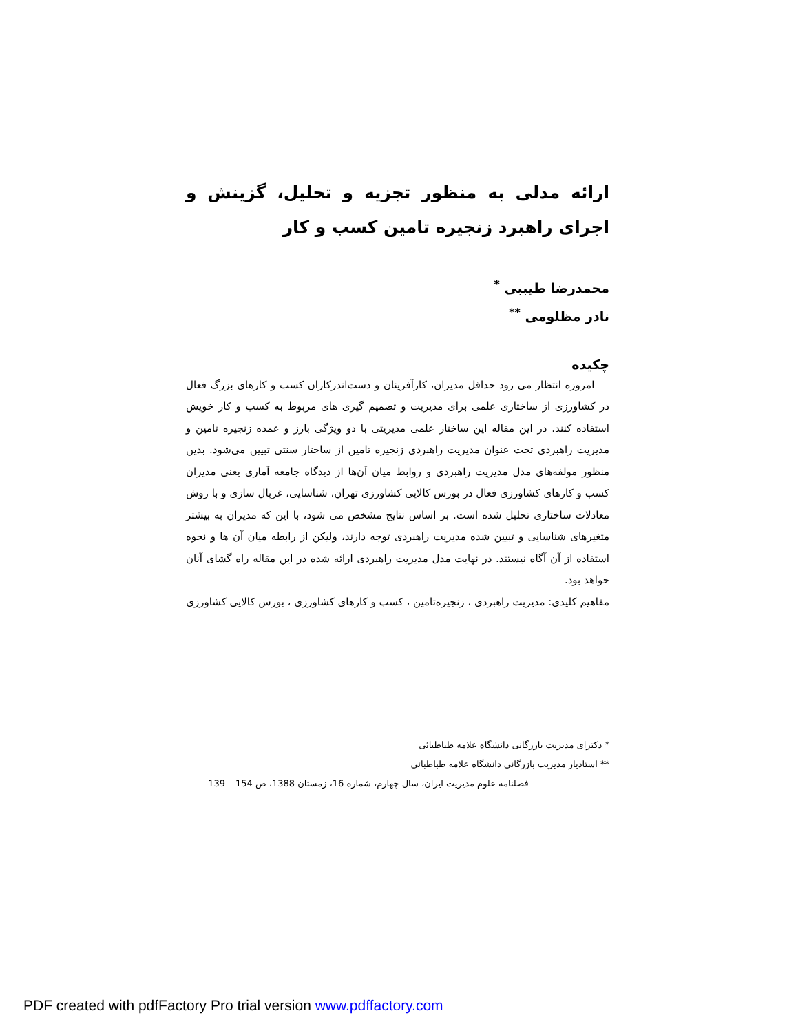ارائه مدلی به منظور تجزیه و تحلیل، گزینش و اجرای راهبرد زنجیره تامین کسب و کار
محمدرضا طیببی <sup>*</sup>
نادر مظلومی <sup>**</sup>
چکیده
امروزه انتظار می رود حداقل مدیران، کارآفرینان و دست‌اندرکاران کسب و کارهای بزرگ فعال در کشاورزی از ساختاری علمی برای مدیریت و تصمیم گیری های مربوط به کسب و کار خویش استفاده کنند. در این مقاله این ساختار علمی مدیریتی با دو ویژگی بارز و عمده زنجیره تامین و مدیریت راهبردی تحت عنوان مدیریت راهبردی زنجیره تامین از ساختار سنتی تبیین می‌شود. بدین منظور مولفه‌های مدل مدیریت راهبردی و روابط میان آن‌ها از دیدگاه جامعه آماری یعنی مدیران کسب و کارهای کشاورزی فعال در بورس کالایی کشاورزی تهران، شناسایی، غربال سازی و با روش معادلات ساختاری تحلیل شده است. بر اساس نتایج مشخص می شود، با این که مدیران به بیشتر متغیرهای شناسایی و تبیین شده مدیریت راهبردی توجه دارند، ولیکن از رابطه میان آن ها و نحوه استفاده از آن آگاه نیستند. در نهایت مدل مدیریت راهبردی ارائه شده در این مقاله راه گشای آنان خواهد بود.
مفاهیم کلیدی: مدیریت راهبردی ، زنجیره‌تامین ، کسب و کارهای کشاورزی ، بورس کالایی کشاورزی
* دکترای مدیریت بازرگانی دانشگاه علامه طباطبائی
** استادیار مدیریت بازرگانی دانشگاه علامه طباطبائی
فصلنامه علوم مدیریت ایران، سال چهارم، شماره 16، زمستان 1388، ص 154 – 139
PDF created with pdfFactory Pro trial version www.pdffactory.com